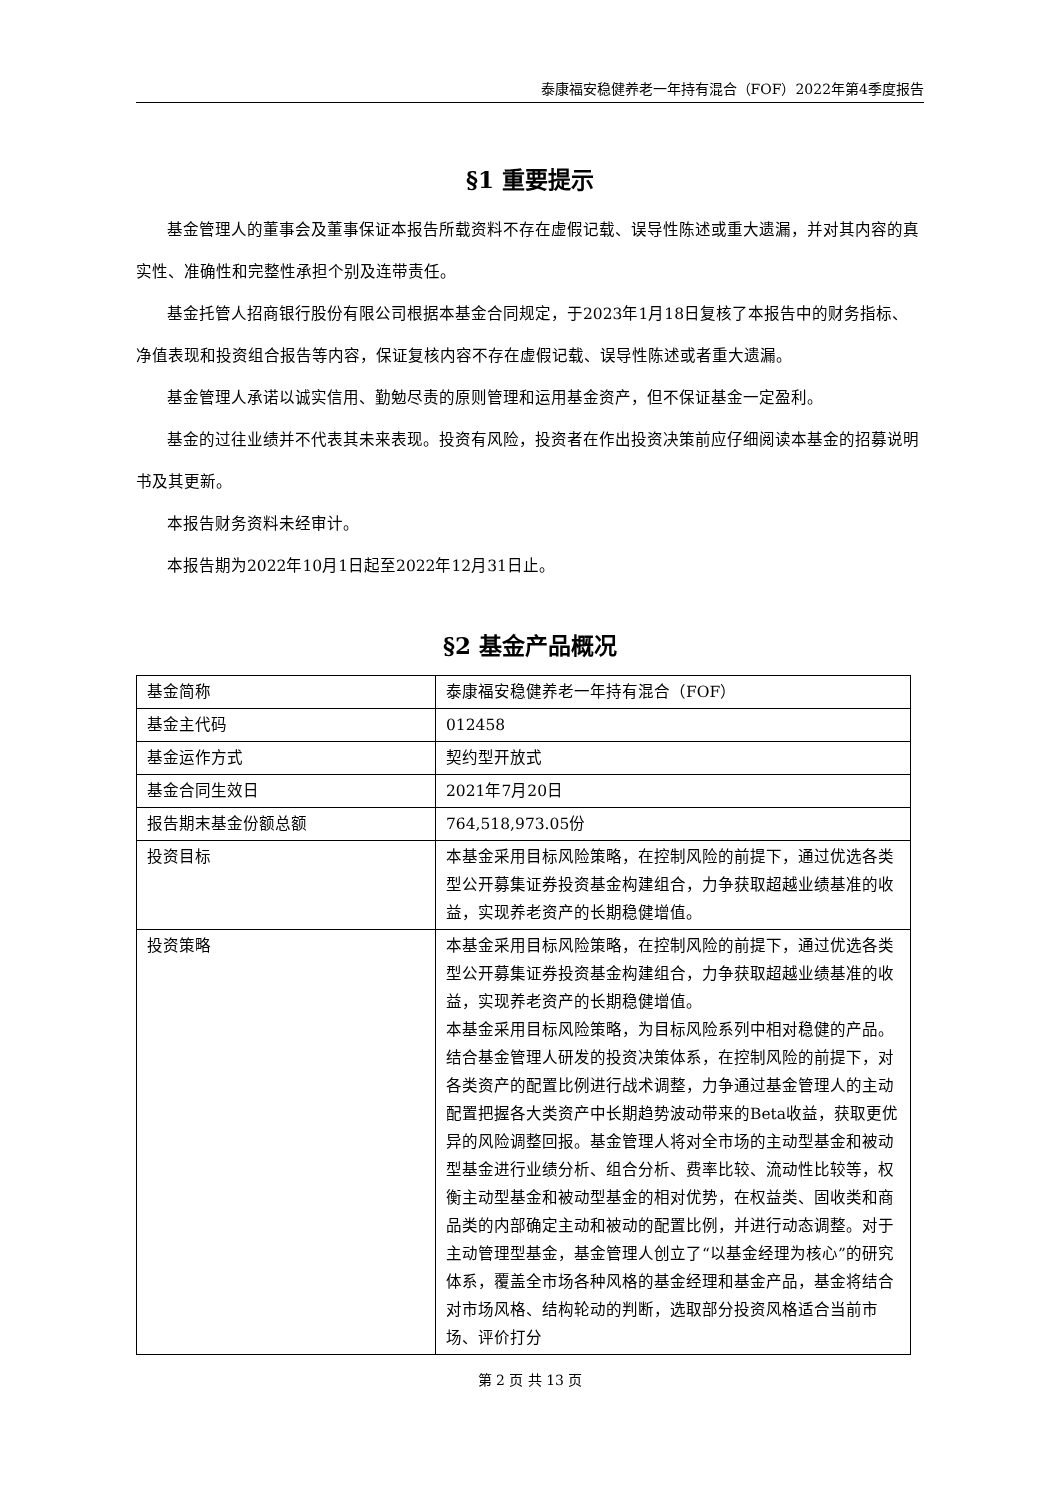泰康福安稳健养老一年持有混合（FOF）2022年第4季度报告
§1 重要提示
基金管理人的董事会及董事保证本报告所载资料不存在虚假记载、误导性陈述或重大遗漏，并对其内容的真实性、准确性和完整性承担个别及连带责任。
基金托管人招商银行股份有限公司根据本基金合同规定，于2023年1月18日复核了本报告中的财务指标、净值表现和投资组合报告等内容，保证复核内容不存在虚假记载、误导性陈述或者重大遗漏。
基金管理人承诺以诚实信用、勤勉尽责的原则管理和运用基金资产，但不保证基金一定盈利。
基金的过往业绩并不代表其未来表现。投资有风险，投资者在作出投资决策前应仔细阅读本基金的招募说明书及其更新。
本报告财务资料未经审计。
本报告期为2022年10月1日起至2022年12月31日止。
§2 基金产品概况
| 基金简称 | 泰康福安稳健养老一年持有混合（FOF） |
| 基金主代码 | 012458 |
| 基金运作方式 | 契约型开放式 |
| 基金合同生效日 | 2021年7月20日 |
| 报告期末基金份额总额 | 764,518,973.05份 |
| 投资目标 | 本基金采用目标风险策略，在控制风险的前提下，通过优选各类型公开募集证券投资基金构建组合，力争获取超越业绩基准的收益，实现养老资产的长期稳健增值。 |
| 投资策略 | 本基金采用目标风险策略，在控制风险的前提下，通过优选各类型公开募集证券投资基金构建组合，力争获取超越业绩基准的收益，实现养老资产的长期稳健增值。 本基金采用目标风险策略，为目标风险系列中相对稳健的产品。结合基金管理人研发的投资决策体系，在控制风险的前提下，对各类资产的配置比例进行战术调整，力争通过基金管理人的主动配置把握各大类资产中长期趋势波动带来的Beta收益，获取更优异的风险调整回报。基金管理人将对全市场的主动型基金和被动型基金进行业绩分析、组合分析、费率比较、流动性比较等，权衡主动型基金和被动型基金的相对优势，在权益类、固收类和商品类的内部确定主动和被动的配置比例，并进行动态调整。对于主动管理型基金，基金管理人创立了“以基金经理为核心”的研究体系，覆盖全市场各种风格的基金经理和基金产品，基金将结合对市场风格、结构轮动的判断，选取部分投资风格适合当前市场、评价打分 |
第 2 页 共 13 页